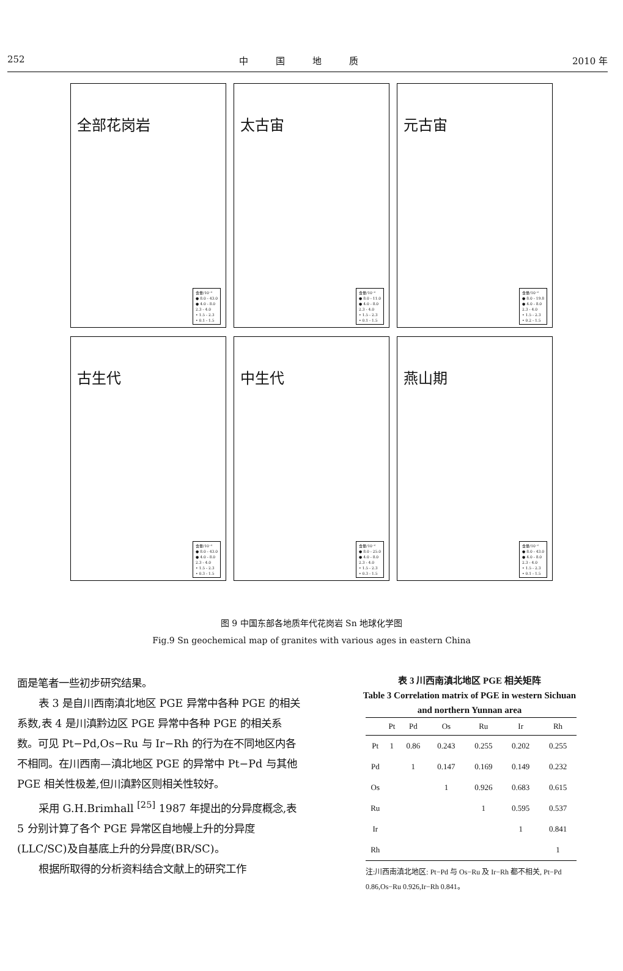252 中　　　国　　　地　　　质 2010 年
全部花岗岩
含量/10⁻⁶
● 8.0 - 43.0
● 4.0 - 8.0
2.3 - 4.0
• 1.5 - 2.3
• 0.1 - 1.5
太古宙
含量/10⁻⁶
● 8.0 - 11.0
● 4.0 - 8.0
2.3 - 4.0
• 1.5 - 2.3
• 0.1 - 1.5
元古宙
含量/10⁻⁶
● 8.0 - 19.8
● 4.0 - 8.0
2.3 - 4.0
• 1.5 - 2.3
• 0.2 - 1.5
古生代
含量/10⁻⁶
● 8.0 - 43.0
● 4.0 - 8.0
2.3 - 4.0
• 1.5 - 2.3
• 0.3 - 1.5
中生代
含量/10⁻⁶
● 8.0 - 25.0
● 4.0 - 8.0
2.3 - 4.0
• 1.5 - 2.3
• 0.3 - 1.5
燕山期
含量/10⁻⁶
● 8.0 - 43.0
● 4.0 - 8.0
2.3 - 4.0
• 1.5 - 2.3
• 0.1 - 1.5
图 9 中国东部各地质年代花岗岩 Sn 地球化学图
Fig.9 Sn geochemical map of granites with various ages in eastern China
面是笔者一些初步研究结果。
表 3 是自川西南滇北地区 PGE 异常中各种 PGE 的相关系数,表 4 是川滇黔边区 PGE 异常中各种 PGE 的相关系数。可见 Pt−Pd,Os−Ru 与 Ir−Rh 的行为在不同地区内各不相同。在川西南—滇北地区 PGE 的异常中 Pt−Pd 与其他 PGE 相关性极差,但川滇黔区则相关性较好。
采用 G.H.Brimhall <sup>[25]</sup> 1987 年提出的分异度概念,表 5 分别计算了各个 PGE 异常区自地幔上升的分异度(LLC/SC)及自基底上升的分异度(BR/SC)。
根据所取得的分析资料结合文献上的研究工作
表 3 川西南滇北地区 PGE 相关矩阵
Table 3 Correlation matrix of PGE in western Sichuan and northern Yunnan area
| | Pt | Pd | Os | Ru | Ir | Rh |
| --- | --- | --- | --- | --- | --- | --- |
| Pt | 1 | 0.86 | 0.243 | 0.255 | 0.202 | 0.255 |
| Pd | | 1 | 0.147 | 0.169 | 0.149 | 0.232 |
| Os | | | 1 | 0.926 | 0.683 | 0.615 |
| Ru | | | | 1 | 0.595 | 0.537 |
| Ir | | | | | 1 | 0.841 |
| Rh | | | | | | 1 |
注:川西南滇北地区: Pt−Pd 与 Os−Ru 及 Ir−Rh 都不相关, Pt−Pd 0.86,Os−Ru 0.926,Ir−Rh 0.841。